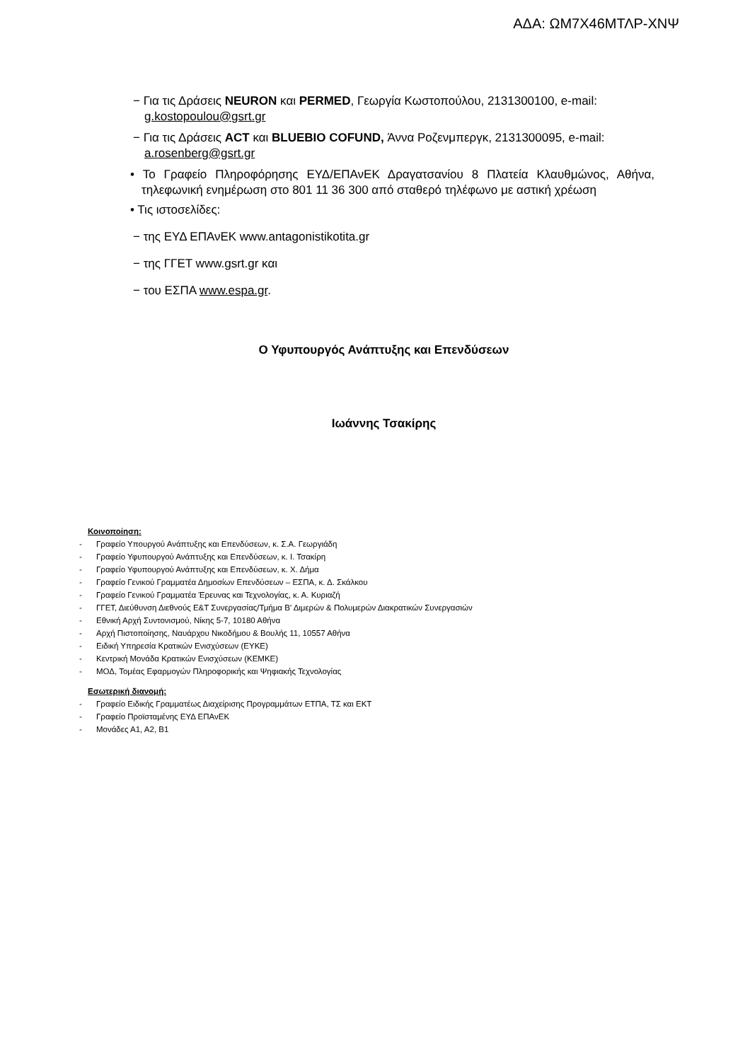ΑΔΑ: ΩΜ7Χ46ΜΤΛΡ-ΧΝΨ
− Για τις Δράσεις NEURON και PERMED, Γεωργία Κωστοπούλου, 2131300100, e-mail: g.kostopoulou@gsrt.gr
− Για τις Δράσεις ACT και BLUEBIO COFUND, Άννα Ροζενμπεργκ, 2131300095, e-mail: a.rosenberg@gsrt.gr
• Το Γραφείο Πληροφόρησης ΕΥΔ/ΕΠΑνΕΚ Δραγατσανίου 8 Πλατεία Κλαυθμώνος, Αθήνα, τηλεφωνική ενημέρωση στο 801 11 36 300 από σταθερό τηλέφωνο με αστική χρέωση
• Τις ιστοσελίδες:
− της ΕΥΔ ΕΠΑνΕΚ www.antagonistikotita.gr
− της ΓΓΕΤ www.gsrt.gr και
− του ΕΣΠΑ www.espa.gr.
Ο Υφυπουργός Ανάπτυξης και Επενδύσεων
Ιωάννης Τσακίρης
Κοινοποίηση:
- Γραφείο Υπουργού Ανάπτυξης και Επενδύσεων, κ. Σ.Α. Γεωργιάδη
- Γραφείο Υφυπουργού Ανάπτυξης και Επενδύσεων, κ. Ι. Τσακίρη
- Γραφείο Υφυπουργού Ανάπτυξης και Επενδύσεων, κ. Χ. Δήμα
- Γραφείο Γενικού Γραμματέα Δημοσίων Επενδύσεων – ΕΣΠΑ, κ. Δ. Σκάλκου
- Γραφείο Γενικού Γραμματέα Έρευνας και Τεχνολογίας, κ. Α. Κυριαζή
- ΓΓΕΤ, Διεύθυνση Διεθνούς Ε&Τ Συνεργασίας/Τμήμα Β' Διμερών & Πολυμερών Διακρατικών Συνεργασιών
- Εθνική Αρχή Συντονισμού, Νίκης 5-7, 10180 Αθήνα
- Αρχή Πιστοποίησης, Ναυάρχου Νικοδήμου & Βουλής 11, 10557 Αθήνα
- Ειδική Υπηρεσία Κρατικών Ενισχύσεων (ΕΥΚΕ)
- Κεντρική Μονάδα Κρατικών Ενισχύσεων (ΚΕΜΚΕ)
- ΜΟΔ, Τομέας Εφαρμογών Πληροφορικής και Ψηφιακής Τεχνολογίας
Εσωτερική διανομή:
- Γραφείο Ειδικής Γραμματέως Διαχείρισης Προγραμμάτων ΕΤΠΑ, ΤΣ και ΕΚΤ
- Γραφείο Προϊσταμένης ΕΥΔ ΕΠΑνΕΚ
- Μονάδες Α1, Α2, Β1